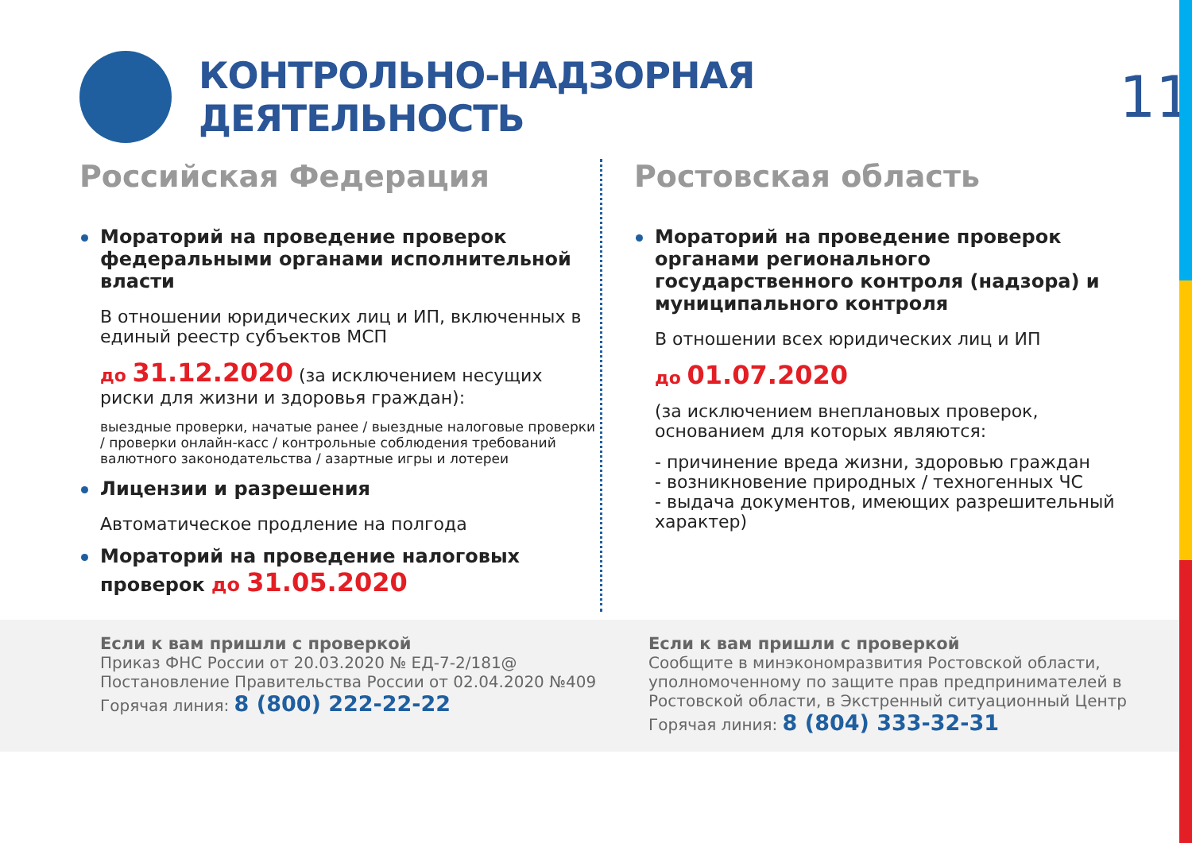КОНТРОЛЬНО-НАДЗОРНАЯ ДЕЯТЕЛЬНОСТЬ
11
Российская Федерация
Мораторий на проведение проверок федеральными органами исполнительной власти
В отношении юридических лиц и ИП, включенных в единый реестр субъектов МСП
до 31.12.2020 (за исключением несущих риски для жизни и здоровья граждан):
выездные проверки, начатые ранее / выездные налоговые проверки / проверки онлайн-касс / контрольные соблюдения требований валютного законодательства / азартные игры и лотереи
Лицензии и разрешения
Автоматическое продление на полгода
Мораторий на проведение налоговых проверок до 31.05.2020
Ростовская область
Мораторий на проведение проверок органами регионального государственного контроля (надзора) и муниципального контроля
В отношении всех юридических лиц и ИП
до 01.07.2020
(за исключением внеплановых проверок, основанием для которых являются:
- причинение вреда жизни, здоровью граждан
- возникновение природных / техногенных ЧС
- выдача документов, имеющих разрешительный характер)
Если к вам пришли с проверкой
Приказ ФНС России от 20.03.2020 № ЕД-7-2/181@
Постановление Правительства России от 02.04.2020 №409
Горячая линия: 8 (800) 222-22-22
Если к вам пришли с проверкой
Сообщите в минэкономразвития Ростовской области, уполномоченному по защите прав предпринимателей в Ростовской области, в Экстренный ситуационный Центр
Горячая линия: 8 (804) 333-32-31